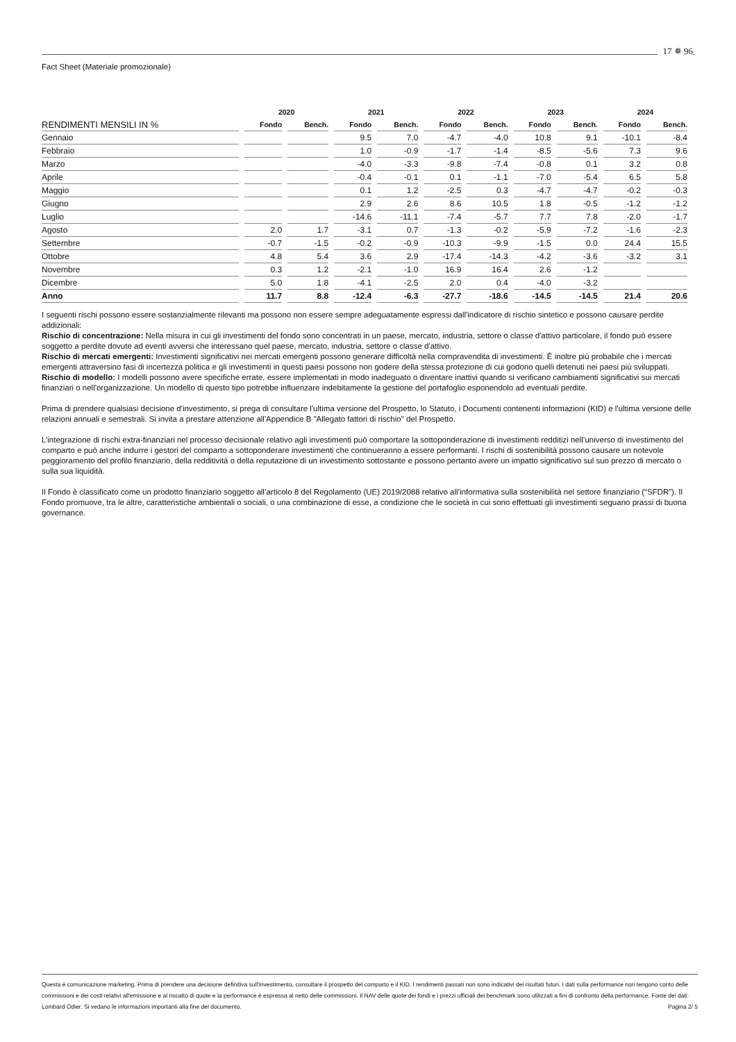17 ✵ 96
Fact Sheet (Materiale promozionale)
| | 2020 | | 2021 | | 2022 | | 2023 | | 2024 | |
| --- | --- | --- | --- | --- | --- | --- | --- | --- | --- | --- |
| RENDIMENTI MENSILI IN % | Fondo | Bench. | Fondo | Bench. | Fondo | Bench. | Fondo | Bench. | Fondo | Bench. |
| Gennaio | | | 9.5 | 7.0 | -4.7 | -4.0 | 10.8 | 9.1 | -10.1 | -8.4 |
| Febbraio | | | 1.0 | -0.9 | -1.7 | -1.4 | -8.5 | -5.6 | 7.3 | 9.6 |
| Marzo | | | -4.0 | -3.3 | -9.8 | -7.4 | -0.8 | 0.1 | 3.2 | 0.8 |
| Aprile | | | -0.4 | -0.1 | 0.1 | -1.1 | -7.0 | -5.4 | 6.5 | 5.8 |
| Maggio | | | 0.1 | 1.2 | -2.5 | 0.3 | -4.7 | -4.7 | -0.2 | -0.3 |
| Giugno | | | 2.9 | 2.6 | 8.6 | 10.5 | 1.8 | -0.5 | -1.2 | -1.2 |
| Luglio | | | -14.6 | -11.1 | -7.4 | -5.7 | 7.7 | 7.8 | -2.0 | -1.7 |
| Agosto | 2.0 | 1.7 | -3.1 | 0.7 | -1.3 | -0.2 | -5.9 | -7.2 | -1.6 | -2.3 |
| Settembre | -0.7 | -1.5 | -0.2 | -0.9 | -10.3 | -9.9 | -1.5 | 0.0 | 24.4 | 15.5 |
| Ottobre | 4.8 | 5.4 | 3.6 | 2.9 | -17.4 | -14.3 | -4.2 | -3.6 | -3.2 | 3.1 |
| Novembre | 0.3 | 1.2 | -2.1 | -1.0 | 16.9 | 16.4 | 2.6 | -1.2 | | |
| Dicembre | 5.0 | 1.8 | -4.1 | -2.5 | 2.0 | 0.4 | -4.0 | -3.2 | | |
| Anno | 11.7 | 8.8 | -12.4 | -6.3 | -27.7 | -18.6 | -14.5 | -14.5 | 21.4 | 20.6 |
I seguenti rischi possono essere sostanzialmente rilevanti ma possono non essere sempre adeguatamente espressi dall'indicatore di rischio sintetico e possono causare perdite addizionali:
Rischio di concentrazione: Nella misura in cui gli investimenti del fondo sono concentrati in un paese, mercato, industria, settore o classe d'attivo particolare, il fondo può essere soggetto a perdite dovute ad eventi avversi che interessano quel paese, mercato, industria, settore o classe d'attivo.
Rischio di mercati emergenti: Investimenti significativi nei mercati emergenti possono generare difficoltà nella compravendita di investimenti. È inoltre più probabile che i mercati emergenti attraversino fasi di incertezza politica e gli investimenti in questi paesi possono non godere della stessa protezione di cui godono quelli detenuti nei paesi più sviluppati.
Rischio di modello: I modelli possono avere specifiche errate, essere implementati in modo inadeguato o diventare inattivi quando si verificano cambiamenti significativi sui mercati finanziari o nell'organizzazione. Un modello di questo tipo potrebbe influenzare indebitamente la gestione del portafoglio esponendolo ad eventuali perdite.
Prima di prendere qualsiasi decisione d'investimento, si prega di consultare l'ultima versione del Prospetto, lo Statuto, i Documenti contenenti informazioni (KID) e l'ultima versione delle relazioni annuali e semestrali. Si invita a prestare attenzione all'Appendice B "Allegato fattori di rischio" del Prospetto.
L’integrazione di rischi extra-finanziari nel processo decisionale relativo agli investimenti può comportare la sottoponderazione di investimenti redditizi nell’universo di investimento del comparto e può anche indurre i gestori del comparto a sottoponderare investimenti che continueranno a essere performanti. I rischi di sostenibilità possono causare un notevole peggioramento del profilo finanziario, della redditività o della reputazione di un investimento sottostante e possono pertanto avere un impatto significativo sul suo prezzo di mercato o sulla sua liquidità.
Il Fondo è classificato come un prodotto finanziario soggetto all’articolo 8 del Regolamento (UE) 2019/2088 relativo all’informativa sulla sostenibilità nel settore finanziario (“SFDR”). Il Fondo promuove, tra le altre, caratteristiche ambientali o sociali, o una combinazione di esse, a condizione che le società in cui sono effettuati gli investimenti seguano prassi di buona governance.
Questa è comunicazione marketing. Prima di prendere una decisione definitiva sull'investimento, consultare il prospetto del comparto e il KID. I rendimenti passati non sono indicativi dei risultati futuri. I dati sulla performance non tengono conto delle commissioni e dei costi relativi all'emissione e al riscatto di quote e la performance è espressa al netto delle commissioni. Il NAV delle quote dei fondi e i prezzi ufficiali dei benchmark sono utilizzati a fini di confronto della performance. Fonte dei dati: Lombard Odier. Si vedano le informazioni importanti alla fine del documento. Pagina 2/ 5